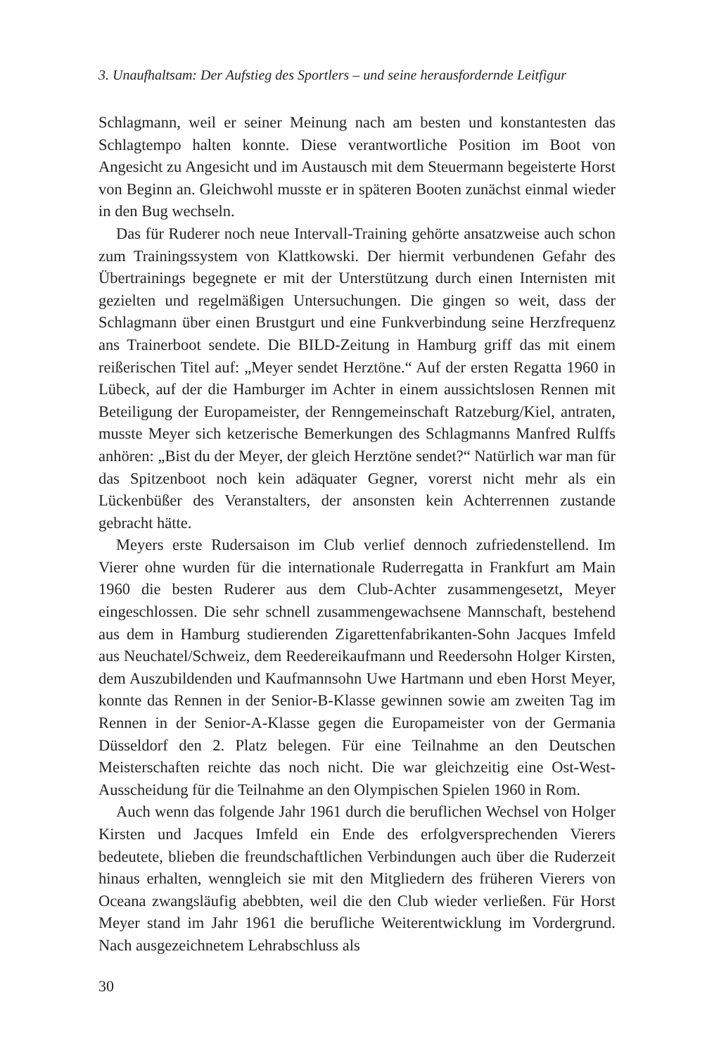3. Unaufhaltsam: Der Aufstieg des Sportlers – und seine herausfordernde Leitfigur
Schlagmann, weil er seiner Meinung nach am besten und konstantesten das Schlagtempo halten konnte. Diese verantwortliche Position im Boot von Angesicht zu Angesicht und im Austausch mit dem Steuermann begeisterte Horst von Beginn an. Gleichwohl musste er in späteren Booten zunächst einmal wieder in den Bug wechseln.
Das für Ruderer noch neue Intervall-Training gehörte ansatzweise auch schon zum Trainingssystem von Klattkowski. Der hiermit verbundenen Gefahr des Übertrainings begegnete er mit der Unterstützung durch einen Internisten mit gezielten und regelmäßigen Untersuchungen. Die gingen so weit, dass der Schlagmann über einen Brustgurt und eine Funkverbindung seine Herzfrequenz ans Trainerboot sendete. Die BILD-Zeitung in Ham­burg griff das mit einem reißerischen Titel auf: „Meyer sendet Herztöne.“ Auf der ersten Regatta 1960 in Lübeck, auf der die Hamburger im Achter in einem aussichtslosen Rennen mit Beteiligung der Europameister, der Renn­gemeinschaft Ratzeburg/Kiel, antraten, musste Meyer sich ketzerische Be­merkungen des Schlagmanns Manfred Rulffs anhören: „Bist du der Meyer, der gleich Herztöne sendet?“ Natürlich war man für das Spitzenboot noch kein adäquater Gegner, vorerst nicht mehr als ein Lückenbüßer des Veran­stalters, der ansonsten kein Achterrennen zustande gebracht hätte.
Meyers erste Rudersaison im Club verlief dennoch zufriedenstellend. Im Vierer ohne wurden für die internationale Ruderregatta in Frankfurt am Main 1960 die besten Ruderer aus dem Club-Achter zusammengesetzt, Meyer eingeschlossen. Die sehr schnell zusammengewachsene Mannschaft, bestehend aus dem in Hamburg studierenden Zigarettenfabrikanten-Sohn Jacques Imfeld aus Neuchatel/Schweiz, dem Reedereikaufmann und Ree­dersohn Holger Kirsten, dem Auszubildenden und Kaufmannsohn Uwe Hartmann und eben Horst Meyer, konnte das Rennen in der Senior-B-Klasse gewinnen sowie am zweiten Tag im Rennen in der Senior-A-Klas­se gegen die Europameister von der Germania Düsseldorf den 2. Platz belegen. Für eine Teilnahme an den Deutschen Meisterschaften reichte das noch nicht. Die war gleichzeitig eine Ost-West-Ausscheidung für die Teilnahme an den Olympischen Spielen 1960 in Rom.
Auch wenn das folgende Jahr 1961 durch die beruflichen Wechsel von Holger Kirsten und Jacques Imfeld ein Ende des erfolgversprechenden Vierers bedeutete, blieben die freundschaftlichen Verbindungen auch über die Ruderzeit hinaus erhalten, wenngleich sie mit den Mitgliedern des früheren Vierers von Oceana zwangsläufig abebbten, weil die den Club wieder verließen. Für Horst Meyer stand im Jahr 1961 die berufliche Wei­terentwicklung im Vordergrund. Nach ausgezeichnetem Lehrabschluss als
30